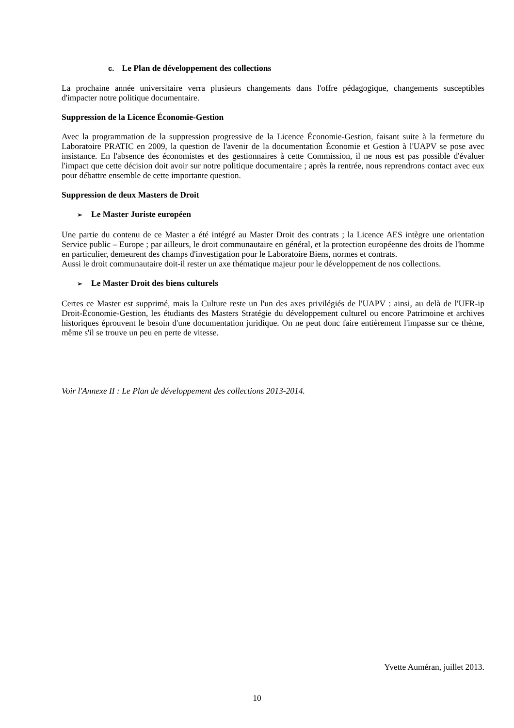c. Le Plan de développement des collections
La prochaine année universitaire verra plusieurs changements dans l'offre pédagogique, changements susceptibles d'impacter notre politique documentaire.
Suppression de la Licence Économie-Gestion
Avec la programmation de la suppression progressive de la Licence Économie-Gestion, faisant suite à la fermeture du Laboratoire PRATIC en 2009, la question de l'avenir de la documentation Économie et Gestion à l'UAPV se pose avec insistance. En l'absence des économistes et des gestionnaires à cette Commission, il ne nous est pas possible d'évaluer l'impact que cette décision doit avoir sur notre politique documentaire ; après la rentrée, nous reprendrons contact avec eux pour débattre ensemble de cette importante question.
Suppression de deux Masters de Droit
➢ Le Master Juriste européen
Une partie du contenu de ce Master a été intégré au Master Droit des contrats ; la Licence AES intègre une orientation Service public – Europe ; par ailleurs, le droit communautaire en général, et la protection européenne des droits de l'homme en particulier, demeurent des champs d'investigation pour le Laboratoire Biens, normes et contrats.
Aussi le droit communautaire doit-il rester un axe thématique majeur pour le développement de nos collections.
➢ Le Master Droit des biens culturels
Certes ce Master est supprimé, mais la Culture reste un l'un des axes privilégiés de l'UAPV : ainsi, au delà de l'UFR-ip Droit-Économie-Gestion, les étudiants des Masters Stratégie du développement culturel ou encore Patrimoine et archives historiques éprouvent le besoin d'une documentation juridique. On ne peut donc faire entièrement l'impasse sur ce thème, même s'il se trouve un peu en perte de vitesse.
Voir l'Annexe II : Le Plan de développement des collections 2013-2014.
Yvette Auméran, juillet 2013.
10